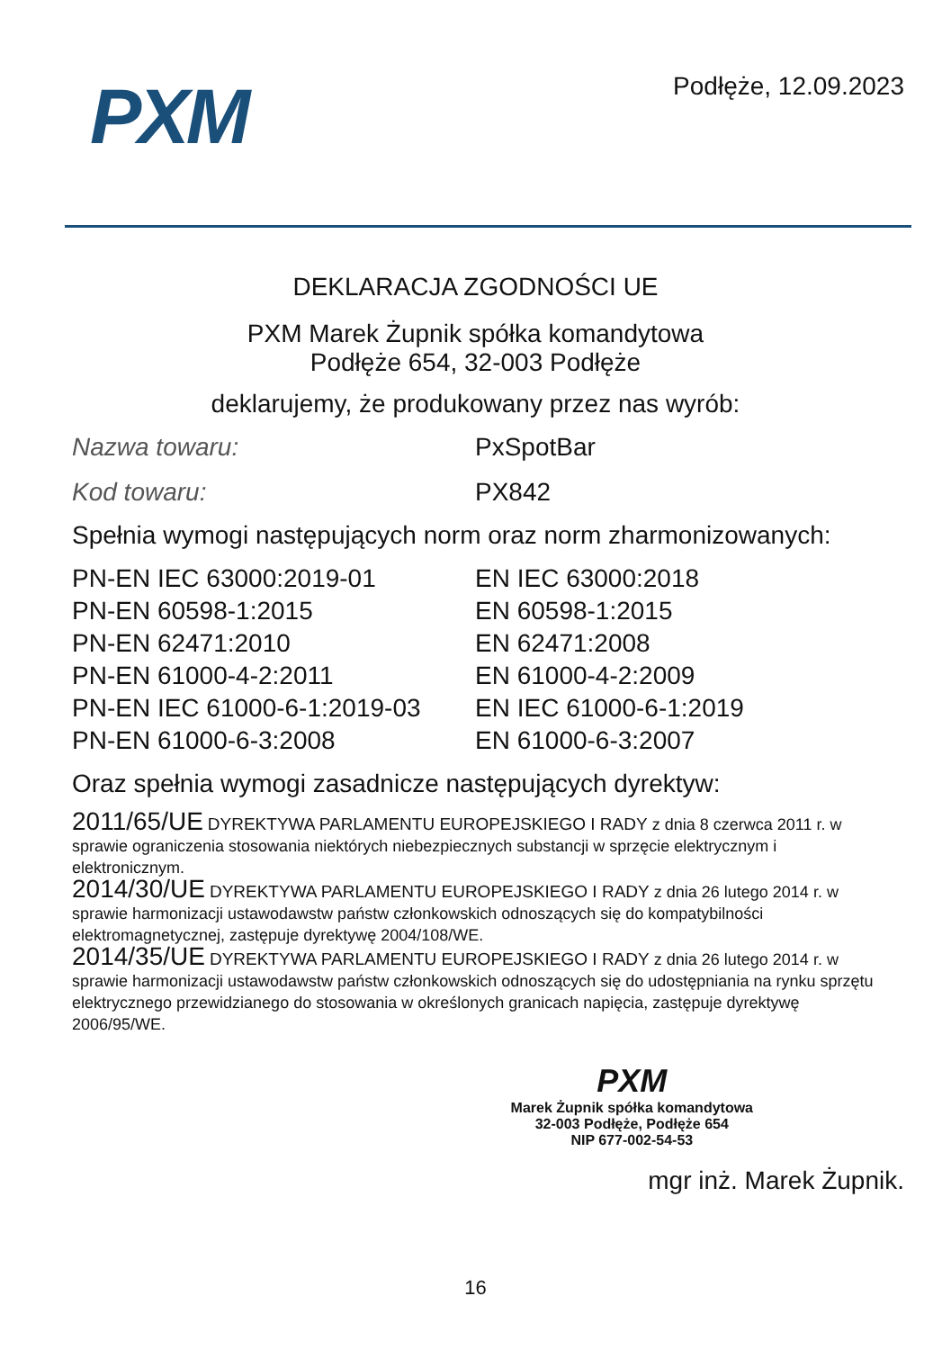PXM
Podłęże, 12.09.2023
DEKLARACJA ZGODNOŚCI UE
PXM Marek Żupnik spółka komandytowa
Podłęże 654, 32-003 Podłęże
deklarujemy, że produkowany przez nas wyrób:
| Nazwa towaru: | PxSpotBar |
| Kod towaru: | PX842 |
Spełnia wymogi następujących norm oraz norm zharmonizowanych:
| PN-EN IEC 63000:2019-01 | EN IEC 63000:2018 |
| PN-EN 60598-1:2015 | EN 60598-1:2015 |
| PN-EN 62471:2010 | EN 62471:2008 |
| PN-EN 61000-4-2:2011 | EN 61000-4-2:2009 |
| PN-EN IEC 61000-6-1:2019-03 | EN IEC 61000-6-1:2019 |
| PN-EN 61000-6-3:2008 | EN 61000-6-3:2007 |
Oraz spełnia wymogi zasadnicze następujących dyrektyw:
2011/65/UE DYREKTYWA PARLAMENTU EUROPEJSKIEGO I RADY z dnia 8 czerwca 2011 r. w sprawie ograniczenia stosowania niektórych niebezpiecznych substancji w sprzęcie elektrycznym i elektronicznym.
2014/30/UE DYREKTYWA PARLAMENTU EUROPEJSKIEGO I RADY z dnia 26 lutego 2014 r. w sprawie harmonizacji ustawodawstw państw członkowskich odnoszących się do kompatybilności elektromagnetycznej, zastępuje dyrektywę 2004/108/WE.
2014/35/UE DYREKTYWA PARLAMENTU EUROPEJSKIEGO I RADY z dnia 26 lutego 2014 r. w sprawie harmonizacji ustawodawstw państw członkowskich odnoszących się do udostępniania na rynku sprzętu elektrycznego przewidzianego do stosowania w określonych granicach napięcia, zastępuje dyrektywę 2006/95/WE.
PXM
Marek Żupnik spółka komandytowa
32-003 Podłęże, Podłęże 654
NIP 677-002-54-53
mgr inż. Marek Żupnik.
16